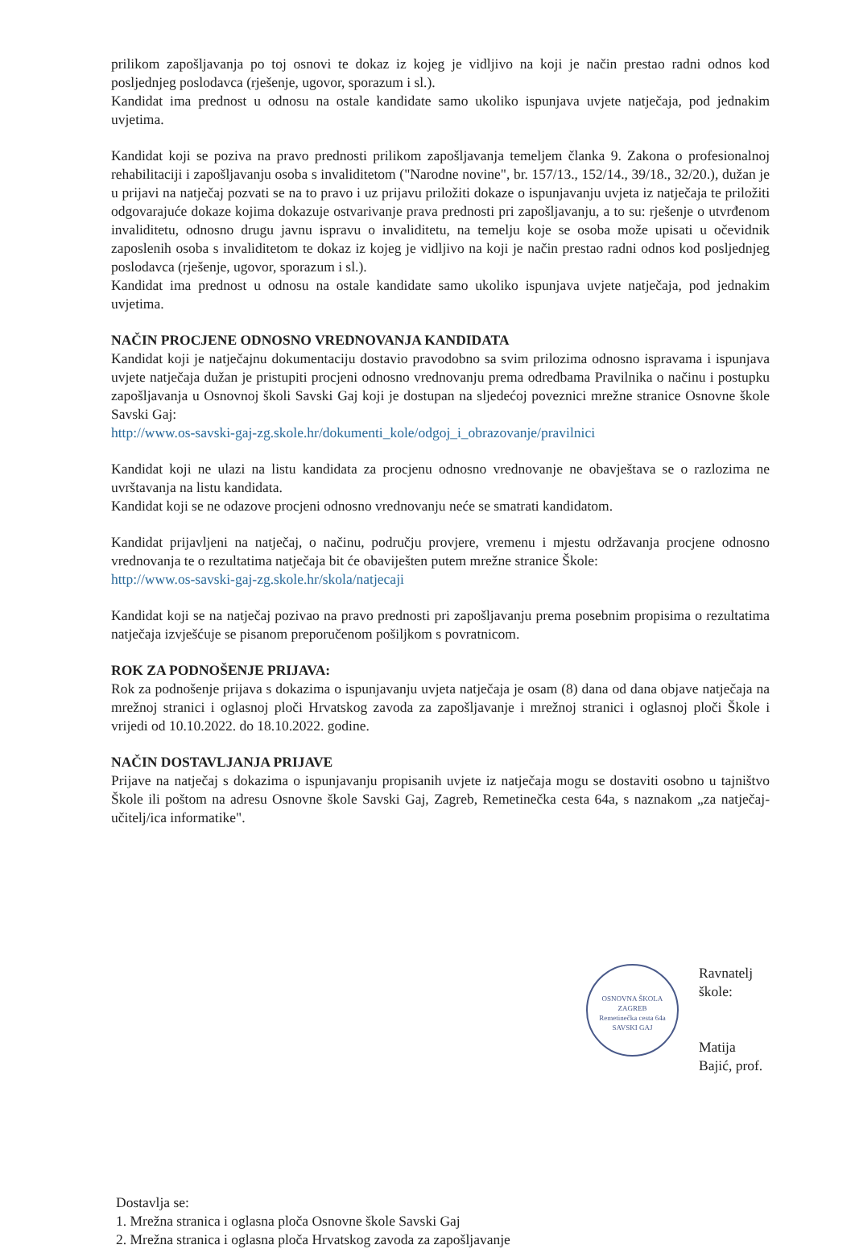prilikom zapošljavanja po toj osnovi te dokaz iz kojeg je vidljivo na koji je način prestao radni odnos kod posljednjeg poslodavca (rješenje, ugovor, sporazum i sl.).
Kandidat ima prednost u odnosu na ostale kandidate samo ukoliko ispunjava uvjete natječaja, pod jednakim uvjetima.
Kandidat koji se poziva na pravo prednosti prilikom zapošljavanja temeljem članka 9. Zakona o profesionalnoj rehabilitaciji i zapošljavanju osoba s invaliditetom ("Narodne novine", br. 157/13., 152/14., 39/18., 32/20.), dužan je u prijavi na natječaj pozvati se na to pravo i uz prijavu priložiti dokaze o ispunjavanju uvjeta iz natječaja te priložiti odgovarajuće dokaze kojima dokazuje ostvarivanje prava prednosti pri zapošljavanju, a to su: rješenje o utvrđenom invaliditetu, odnosno drugu javnu ispravu o invaliditetu, na temelju koje se osoba može upisati u očevidnik zaposlenih osoba s invaliditetom te dokaz iz kojeg je vidljivo na koji je način prestao radni odnos kod posljednjeg poslodavca (rješenje, ugovor, sporazum i sl.).
Kandidat ima prednost u odnosu na ostale kandidate samo ukoliko ispunjava uvjete natječaja, pod jednakim uvjetima.
NAČIN PROCJENE ODNOSNO VREDNOVANJA KANDIDATA
Kandidat koji je natječajnu dokumentaciju dostavio pravodobno sa svim prilozima odnosno ispravama i ispunjava uvjete natječaja dužan je pristupiti procjeni odnosno vrednovanju prema odredbama Pravilnika o načinu i postupku zapošljavanja u Osnovnoj školi Savski Gaj koji je dostupan na sljedećoj poveznici mrežne stranice Osnovne škole Savski Gaj:
http://www.os-savski-gaj-zg.skole.hr/dokumenti_kole/odgoj_i_obrazovanje/pravilnici
Kandidat koji ne ulazi na listu kandidata za procjenu odnosno vrednovanje ne obavještava se o razlozima ne uvrštavanja na listu kandidata.
Kandidat koji se ne odazove procjeni odnosno vrednovanju neće se smatrati kandidatom.
Kandidat prijavljeni na natječaj, o načinu, području provjere, vremenu i mjestu održavanja procjene odnosno vrednovanja te o rezultatima natječaja bit će obaviješten putem mrežne stranice Škole:
http://www.os-savski-gaj-zg.skole.hr/skola/natjecaji
Kandidat koji se na natječaj pozivao na pravo prednosti pri zapošljavanju prema posebnim propisima o rezultatima natječaja izvješćuje se pisanom preporučenom pošiljkom s povratnicom.
ROK ZA PODNOŠENJE PRIJAVA:
Rok za podnošenje prijava s dokazima o ispunjavanju uvjeta natječaja je osam (8) dana od dana objave natječaja na mrežnoj stranici i oglasnoj ploči Hrvatskog zavoda za zapošljavanje i mrežnoj stranici i oglasnoj ploči Škole i vrijedi od 10.10.2022. do 18.10.2022. godine.
NAČIN DOSTAVLJANJA PRIJAVE
Prijave na natječaj s dokazima o ispunjavanju propisanih uvjete iz natječaja mogu se dostaviti osobno u tajništvo Škole ili poštom na adresu Osnovne škole Savski Gaj, Zagreb, Remetinečka cesta 64a, s naznakom „za natječaj-učitelj/ica informatike".
OSNOVNA ŠKOLA
ZAGREB
Remetinečka cesta 64a
SAVSKI GAJ
Ravnatelj škole:
Matija Bajić, prof.
Dostavlja se:
1. Mrežna stranica i oglasna ploča Osnovne škole Savski Gaj
2. Mrežna stranica i oglasna ploča Hrvatskog zavoda za zapošljavanje